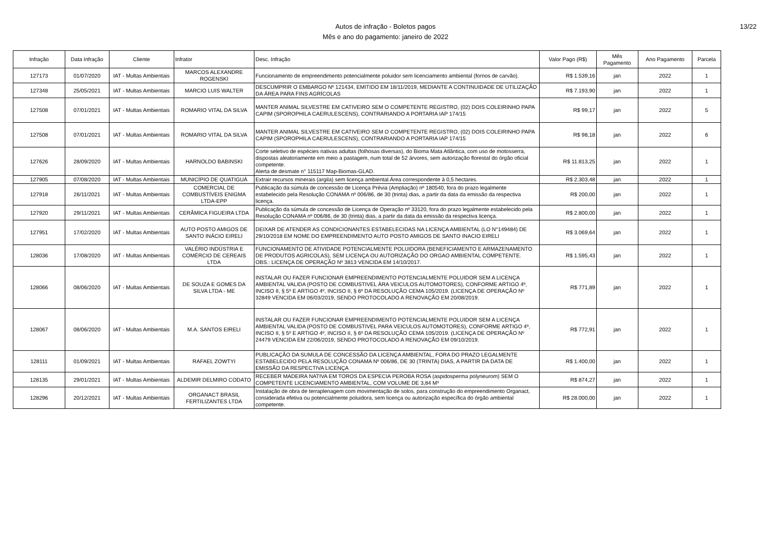Autos de infração - Boletos pagos
Mês e ano do pagamento: janeiro de 2022
13/22
| Infração | Data Infração | Cliente | Infrator | Desc. Infração | Valor Pago (R$) | Mês Pagamento | Ano Pagamento | Parcela |
| --- | --- | --- | --- | --- | --- | --- | --- | --- |
| 127173 | 01/07/2020 | IAT - Multas Ambientais | MARCOS ALEXANDRE ROGENSKI | Funcionamento de empreendimento potencialmente poluidor sem licenciamento ambiental (fornos de carvão). | R$ 1.539,16 | jan | 2022 | 1 |
| 127348 | 25/05/2021 | IAT - Multas Ambientais | MARCIO LUIS WALTER | DESCUMPRIR O EMBARGO Nº 121434, EMITIDO EM 18/11/2019, MEDIANTE A CONTINUIDADE DE UTILIZAÇÃO DA ÁREA PARA FINS AGRÍCOLAS | R$ 7.193,90 | jan | 2022 | 1 |
| 127508 | 07/01/2021 | IAT - Multas Ambientais | ROMARIO VITAL DA SILVA | MANTER ANIMAL SILVESTRE EM CATIVEIRO SEM O COMPETENTE REGISTRO, (02) DOIS COLEIRINHO PAPA CAPIM (SPOROPHILA CAERULESCENS), CONTRARIANDO A PORTARIA IAP 174/15 | R$ 99,17 | jan | 2022 | 5 |
| 127508 | 07/01/2021 | IAT - Multas Ambientais | ROMARIO VITAL DA SILVA | MANTER ANIMAL SILVESTRE EM CATIVEIRO SEM O COMPETENTE REGISTRO, (02) DOIS COLEIRINHO PAPA CAPIM (SPOROPHILA CAERULESCENS), CONTRARIANDO A PORTARIA IAP 174/15 | R$ 98,18 | jan | 2022 | 6 |
| 127626 | 28/09/2020 | IAT - Multas Ambientais | HARNOLDO BABINSKI | Corte seletivo de espécies nativas adultas (folhosas diversas), do Bioma Mata Atlântica, com uso de motosserra, dispostas aleatoriamente em meio a pastagem, num total de 52 árvores, sem autorização florestal do órgão oficial competente. Alerta de desmate n° 115117 Map-Biomas-GLAD. | R$ 11.813,25 | jan | 2022 | 1 |
| 127905 | 07/08/2020 | IAT - Multas Ambientais | MUNICÍPIO DE QUATIGUÁ | Extrair recursos minerais (argila) sem licença ambiental.Área correspondente à 0,5 hectares. | R$ 2.303,48 | jan | 2022 | 1 |
| 127918 | 26/11/2021 | IAT - Multas Ambientais | COMERCIAL DE COMBUSTÍVEIS ENIGMA LTDA-EPP | Publicação da súmula de concessão de Licença Prévia (Ampliação) nº 180540, fora do prazo legalmente estabelecido pela Resolução CONAMA nº 006/86, de 30 (trinta) dias, a partir da data da emissão da respectiva licença. | R$ 200,00 | jan | 2022 | 1 |
| 127920 | 29/11/2021 | IAT - Multas Ambientais | CERÂMICA FIGUEIRA LTDA | Publicação da súmula de concessão de Licença de Operação nº 33120, fora do prazo legalmente estabelecido pela Resolução CONAMA nº 006/86, de 30 (trinta) dias, a partir da data da emissão da respectiva licença. | R$ 2.800,00 | jan | 2022 | 1 |
| 127951 | 17/02/2020 | IAT - Multas Ambientais | AUTO POSTO AMIGOS DE SANTO INÁCIO EIRELI | DEIXAR DE ATENDER AS CONDICIONANTES ESTABELECIDAS NA LICENÇA AMBIENTAL (LO N°149484) DE 29/10/2018 EM NOME DO EMPREENDIMENTO AUTO POSTO AMIGOS DE SANTO INACIO EIRELI | R$ 3.069,64 | jan | 2022 | 1 |
| 128036 | 17/08/2020 | IAT - Multas Ambientais | VALÉRIO INDÚSTRIA E COMÉRCIO DE CEREAIS LTDA | FUNCIONAMENTO DE ATIVIDADE POTENCIALMENTE POLUIDORA (BENEFICIAMENTO E ARMAZENAMENTO DE PRODUTOS AGRICOLAS), SEM LICENÇA OU AUTORIZAÇÃO DO ORGAO AMBIENTAL COMPETENTE. OBS.: LICENÇA DE OPERAÇÃO Nº 3813 VENCIDA EM 14/10/2017. | R$ 1.595,43 | jan | 2022 | 1 |
| 128066 | 08/06/2020 | IAT - Multas Ambientais | DE SOUZA E GOMES DA SILVA LTDA - ME | INSTALAR OU FAZER FUNCIONAR EMPREENDIMENTO POTENCIALMENTE POLUIDOR SEM A LICENÇA AMBIENTAL VALIDA (POSTO DE COMBUSTIVEL ÁRA VEICULOS AUTOMOTORES), CONFORME ARTIGO 4º, INCISO II, § 5º E ARTIGO 4º, INCISO II, § 6º DA RESOLUÇÃO CEMA 105/2019. (LICENÇA DE OPERAÇÃO Nº 32849 VENCIDA EM 06/03/2019, SENDO PROTOCOLADO A RENOVAÇÃO EM 20/08/2019. | R$ 771,89 | jan | 2022 | 1 |
| 128067 | 08/06/2020 | IAT - Multas Ambientais | M.A. SANTOS EIRELI | INSTALAR OU FAZER FUNCIONAR EMPREENDIMENTO POTENCIALMENTE POLUIDOR SEM A LICENÇA AMBIENTAL VALIDA (POSTO DE COMBUSTIVEL PARA VEICULOS AUTOMOTORES), CONFORME ARTIGO 4º, INCISO II, § 5º E ARTIGO 4º, INCISO II, § 6º DA RESOLUÇÃO CEMA 105/2019. (LICENÇA DE OPERAÇÃO Nº 24479 VENCIDA EM 22/06/2019, SENDO PROTOCOLADO A RENOVAÇÃO EM 09/10/2019. | R$ 772,91 | jan | 2022 | 1 |
| 128111 | 01/09/2021 | IAT - Multas Ambientais | RAFAEL ZOWTYI | PUBLICAÇÃO DA SUMULA DE CONCESSÃO DA LICENÇA AMBIENTAL, FORA DO PRAZO LEGALMENTE ESTABELECIDO PELA RESOLUÇÃO CONAMA Nº 006/86, DE 30 (TRINTA) DIAS, A PARTIR DA DATA DE EMISSÃO DA RESPECTIVA LICENÇA | R$ 1.400,00 | jan | 2022 | 1 |
| 128135 | 29/01/2021 | IAT - Multas Ambientais | ALDEMIR DELMIRO CODATO | RECEBER MADEIRA NATIVA EM TOROS DA ESPECIA PEROBA ROSA (aspidosperma polyneurom) SEM O COMPETENTE LICENCIAMENTO AMBIENTAL, COM VOLUME DE 3,84 M³ | R$ 874,27 | jan | 2022 | 1 |
| 128296 | 20/12/2021 | IAT - Multas Ambientais | ORGANACT BRASIL FERTILIZANTES LTDA | Instalação de obra de terraplenagem com movimentação de solos, para construção do empreendimento Organact, considerada efetiva ou potencialmente poluidora, sem licença ou autorização específica do órgão ambiental competente. | R$ 28.000,00 | jan | 2022 | 1 |